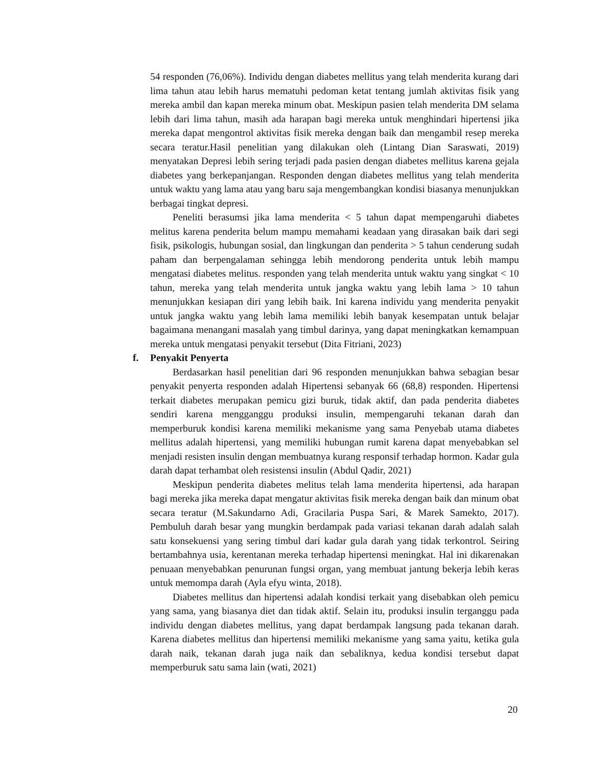54 responden (76,06%). Individu dengan diabetes mellitus yang telah menderita kurang dari lima tahun atau lebih harus mematuhi pedoman ketat tentang jumlah aktivitas fisik yang mereka ambil dan kapan mereka minum obat. Meskipun pasien telah menderita DM selama lebih dari lima tahun, masih ada harapan bagi mereka untuk menghindari hipertensi jika mereka dapat mengontrol aktivitas fisik mereka dengan baik dan mengambil resep mereka secara teratur.Hasil penelitian yang dilakukan oleh (Lintang Dian Saraswati, 2019) menyatakan Depresi lebih sering terjadi pada pasien dengan diabetes mellitus karena gejala diabetes yang berkepanjangan. Responden dengan diabetes mellitus yang telah menderita untuk waktu yang lama atau yang baru saja mengembangkan kondisi biasanya menunjukkan berbagai tingkat depresi.
Peneliti berasumsi jika lama menderita < 5 tahun dapat mempengaruhi diabetes melitus karena penderita belum mampu memahami keadaan yang dirasakan baik dari segi fisik, psikologis, hubungan sosial, dan lingkungan dan penderita > 5 tahun cenderung sudah paham dan berpengalaman sehingga lebih mendorong penderita untuk lebih mampu mengatasi diabetes melitus. responden yang telah menderita untuk waktu yang singkat < 10 tahun, mereka yang telah menderita untuk jangka waktu yang lebih lama > 10 tahun menunjukkan kesiapan diri yang lebih baik. Ini karena individu yang menderita penyakit untuk jangka waktu yang lebih lama memiliki lebih banyak kesempatan untuk belajar bagaimana menangani masalah yang timbul darinya, yang dapat meningkatkan kemampuan mereka untuk mengatasi penyakit tersebut (Dita Fitriani, 2023)
f. Penyakit Penyerta
Berdasarkan hasil penelitian dari 96 responden menunjukkan bahwa sebagian besar penyakit penyerta responden adalah Hipertensi sebanyak 66 (68,8) responden. Hipertensi terkait diabetes merupakan pemicu gizi buruk, tidak aktif, dan pada penderita diabetes sendiri karena mengganggu produksi insulin, mempengaruhi tekanan darah dan memperburuk kondisi karena memiliki mekanisme yang sama Penyebab utama diabetes mellitus adalah hipertensi, yang memiliki hubungan rumit karena dapat menyebabkan sel menjadi resisten insulin dengan membuatnya kurang responsif terhadap hormon. Kadar gula darah dapat terhambat oleh resistensi insulin (Abdul Qadir, 2021)
Meskipun penderita diabetes melitus telah lama menderita hipertensi, ada harapan bagi mereka jika mereka dapat mengatur aktivitas fisik mereka dengan baik dan minum obat secara teratur (M.Sakundarno Adi, Gracilaria Puspa Sari, & Marek Samekto, 2017). Pembuluh darah besar yang mungkin berdampak pada variasi tekanan darah adalah salah satu konsekuensi yang sering timbul dari kadar gula darah yang tidak terkontrol. Seiring bertambahnya usia, kerentanan mereka terhadap hipertensi meningkat. Hal ini dikarenakan penuaan menyebabkan penurunan fungsi organ, yang membuat jantung bekerja lebih keras untuk memompa darah (Ayla efyu winta, 2018).
Diabetes mellitus dan hipertensi adalah kondisi terkait yang disebabkan oleh pemicu yang sama, yang biasanya diet dan tidak aktif. Selain itu, produksi insulin terganggu pada individu dengan diabetes mellitus, yang dapat berdampak langsung pada tekanan darah. Karena diabetes mellitus dan hipertensi memiliki mekanisme yang sama yaitu, ketika gula darah naik, tekanan darah juga naik dan sebaliknya, kedua kondisi tersebut dapat memperburuk satu sama lain (wati, 2021)
20